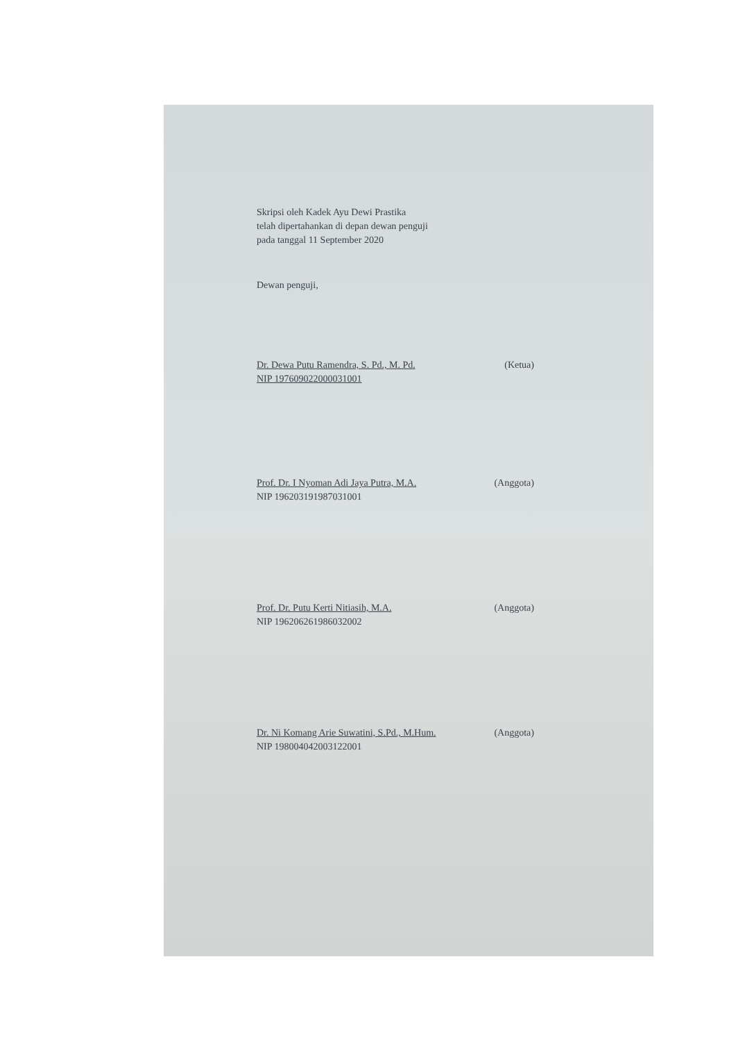Skripsi oleh Kadek Ayu Dewi Prastika
telah dipertahankan di depan dewan penguji
pada tanggal 11 September 2020
Dewan penguji,
Dr. Dewa Putu Ramendra, S. Pd., M. Pd. (Ketua)
NIP 197609022000031001
Prof. Dr. I Nyoman Adi Jaya Putra, M.A. (Anggota)
NIP 196203191987031001
Prof. Dr. Putu Kerti Nitiasih, M.A. (Anggota)
NIP 196206261986032002
Dr. Ni Komang Arie Suwatini, S.Pd., M.Hum. (Anggota)
NIP 198004042003122001